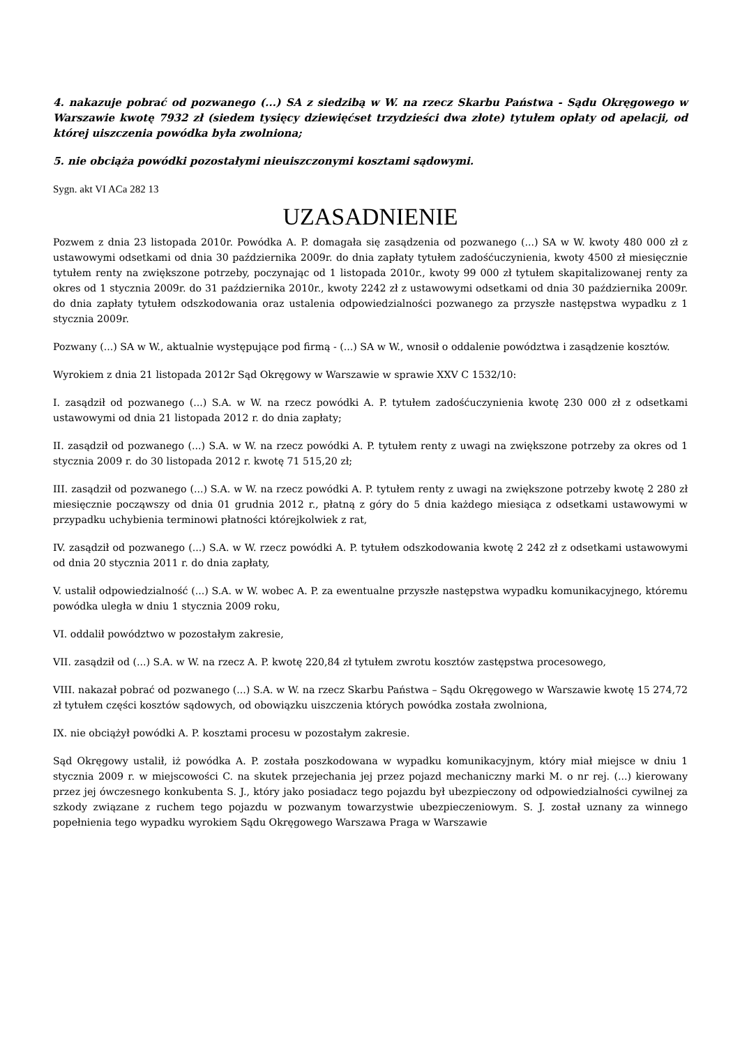4. nakazuje pobrać od pozwanego (...) SA z siedzibą w W. na rzecz Skarbu Państwa - Sądu Okręgowego w Warszawie kwotę 7932 zł (siedem tysięcy dziewięćset trzydzieści dwa złote) tytułem opłaty od apelacji, od której uiszczenia powódka była zwolniona;
5. nie obciąża powódki pozostałymi nieuiszczonymi kosztami sądowymi.
Sygn. akt VI ACa 282 13
UZASADNIENIE
Pozwem z dnia 23 listopada 2010r. Powódka A. P. domagała się zasądzenia od pozwanego (...) SA w W. kwoty 480 000 zł z ustawowymi odsetkami od dnia 30 października 2009r. do dnia zapłaty tytułem zadośćuczynienia, kwoty 4500 zł miesięcznie tytułem renty na zwiększone potrzeby, poczynając od 1 listopada 2010r., kwoty 99 000 zł tytułem skapitalizowanej renty za okres od 1 stycznia 2009r. do 31 października 2010r., kwoty 2242 zł z ustawowymi odsetkami od dnia 30 października 2009r. do dnia zapłaty tytułem odszkodowania oraz ustalenia odpowiedzialności pozwanego za przyszłe następstwa wypadku z 1 stycznia 2009r.
Pozwany (...) SA w W., aktualnie występujące pod firmą - (...) SA w W., wnosił o oddalenie powództwa i zasądzenie kosztów.
Wyrokiem z dnia 21 listopada 2012r Sąd Okręgowy w Warszawie w sprawie XXV C 1532/10:
I. zasądził od pozwanego (...) S.A. w W. na rzecz powódki A. P. tytułem zadośćuczynienia kwotę 230 000 zł z odsetkami ustawowymi od dnia 21 listopada 2012 r. do dnia zapłaty;
II. zasądził od pozwanego (...) S.A. w W. na rzecz powódki A. P. tytułem renty z uwagi na zwiększone potrzeby za okres od 1 stycznia 2009 r. do 30 listopada 2012 r. kwotę 71 515,20 zł;
III. zasądził od pozwanego (...) S.A. w W. na rzecz powódki A. P. tytułem renty z uwagi na zwiększone potrzeby kwotę 2 280 zł miesięcznie począwszy od dnia 01 grudnia 2012 r., płatną z góry do 5 dnia każdego miesiąca z odsetkami ustawowymi w przypadku uchybienia terminowi płatności którejkolwiek z rat,
IV. zasądził od pozwanego (...) S.A. w W. rzecz powódki A. P. tytułem odszkodowania kwotę 2 242 zł z odsetkami ustawowymi od dnia 20 stycznia 2011 r. do dnia zapłaty,
V. ustalił odpowiedzialność (...) S.A. w W. wobec A. P. za ewentualne przyszłe następstwa wypadku komunikacyjnego, któremu powódka uległa w dniu 1 stycznia 2009 roku,
VI. oddalił powództwo w pozostałym zakresie,
VII. zasądził od (...) S.A. w W. na rzecz A. P. kwotę 220,84 zł tytułem zwrotu kosztów zastępstwa procesowego,
VIII. nakazał pobrać od pozwanego (...) S.A. w W. na rzecz Skarbu Państwa – Sądu Okręgowego w Warszawie kwotę 15 274,72 zł tytułem części kosztów sądowych, od obowiązku uiszczenia których powódka została zwolniona,
IX. nie obciążył powódki A. P. kosztami procesu w pozostałym zakresie.
Sąd Okręgowy ustalił, iż powódka A. P. została poszkodowana w wypadku komunikacyjnym, który miał miejsce w dniu 1 stycznia 2009 r. w miejscowości C. na skutek przejechania jej przez pojazd mechaniczny marki M. o nr rej. (...) kierowany przez jej ówczesnego konkubenta S. J., który jako posiadacz tego pojazdu był ubezpieczony od odpowiedzialności cywilnej za szkody związane z ruchem tego pojazdu w pozwanym towarzystwie ubezpieczeniowym. S. J. został uznany za winnego popełnienia tego wypadku wyrokiem Sądu Okręgowego Warszawa Praga w Warszawie